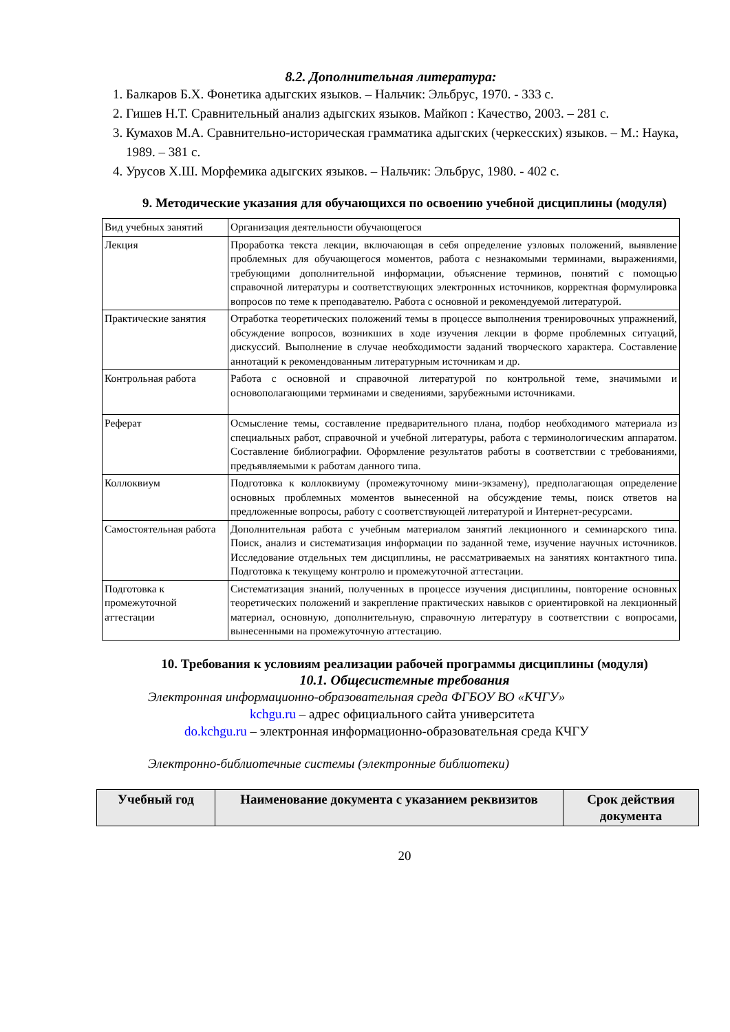8.2. Дополнительная литература:
1. Балкаров Б.Х. Фонетика адыгских языков. – Нальчик: Эльбрус, 1970. - 333 с.
2. Гишев Н.Т. Сравнительный анализ адыгских языков. Майкоп : Качество, 2003. – 281 с.
3. Кумахов М.А. Сравнительно-историческая грамматика адыгских (черкесских) языков. – М.: Наука, 1989. – 381 с.
4. Урусов Х.Ш. Морфемика адыгских языков. – Нальчик: Эльбрус, 1980. - 402 с.
9. Методические указания для обучающихся по освоению учебной дисциплины (модуля)
| Вид учебных занятий | Организация деятельности обучающегося |
| Лекция | Проработка текста лекции, включающая в себя определение узловых положений, выявление проблемных для обучающегося моментов, работа с незнакомыми терминами, выражениями, требующими дополнительной информации, объяснение терминов, понятий с помощью справочной литературы и соответствующих электронных источников, корректная формулировка вопросов по теме к преподавателю. Работа с основной и рекомендуемой литературой. |
| Практические занятия | Отработка теоретических положений темы в процессе выполнения тренировочных упражнений, обсуждение вопросов, возникших в ходе изучения лекции в форме проблемных ситуаций, дискуссий. Выполнение в случае необходимости заданий творческого характера. Составление аннотаций к рекомендованным литературным источникам и др. |
| Контрольная работа | Работа с основной и справочной литературой по контрольной теме, значимыми и основополагающими терминами и сведениями, зарубежными источниками. |
| Реферат | Осмысление темы, составление предварительного плана, подбор необходимого материала из специальных работ, справочной и учебной литературы, работа с терминологическим аппаратом. Составление библиографии. Оформление результатов работы в соответствии с требованиями, предъявляемыми к работам данного типа. |
| Коллоквиум | Подготовка к коллоквиуму (промежуточному мини-экзамену), предполагающая определение основных проблемных моментов вынесенной на обсуждение темы, поиск ответов на предложенные вопросы, работу с соответствующей литературой и Интернет-ресурсами. |
| Самостоятельная работа | Дополнительная работа с учебным материалом занятий лекционного и семинарского типа. Поиск, анализ и систематизация информации по заданной теме, изучение научных источников. Исследование отдельных тем дисциплины, не рассматриваемых на занятиях контактного типа. Подготовка к текущему контролю и промежуточной аттестации. |
| Подготовка к промежуточной аттестации | Систематизация знаний, полученных в процессе изучения дисциплины, повторение основных теоретических положений и закрепление практических навыков с ориентировкой на лекционный материал, основную, дополнительную, справочную литературу в соответствии с вопросами, вынесенными на промежуточную аттестацию. |
10. Требования к условиям реализации рабочей программы дисциплины (модуля)
10.1. Общесистемные требования
Электронная информационно-образовательная среда ФГБОУ ВО «КЧГУ»
kchgu.ru – адрес официального сайта университета
do.kchgu.ru – электронная информационно-образовательная среда КЧГУ
Электронно-библиотечные системы (электронные библиотеки)
| Учебный год | Наименование документа с указанием реквизитов | Срок действия документа |
20